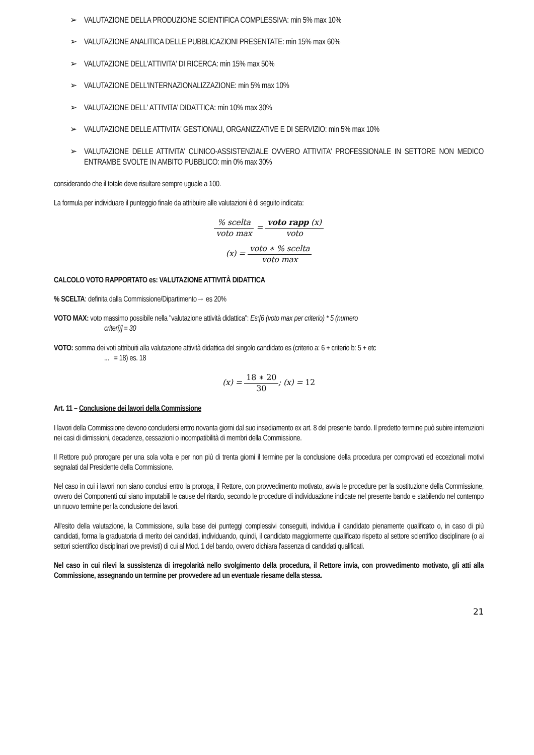➢ VALUTAZIONE DELLA PRODUZIONE SCIENTIFICA COMPLESSIVA: min 5% max 10%
➢ VALUTAZIONE ANALITICA DELLE PUBBLICAZIONI PRESENTATE: min 15% max 60%
➢ VALUTAZIONE DELL'ATTIVITA' DI RICERCA: min 15% max 50%
➢ VALUTAZIONE DELL'INTERNAZIONALIZZAZIONE: min 5% max 10%
➢ VALUTAZIONE DELL' ATTIVITA' DIDATTICA: min 10% max 30%
➢ VALUTAZIONE DELLE ATTIVITA' GESTIONALI, ORGANIZZATIVE E DI SERVIZIO: min 5% max 10%
➢ VALUTAZIONE DELLE ATTIVITA' CLINICO-ASSISTENZIALE OVVERO ATTIVITA' PROFESSIONALE IN SETTORE NON MEDICO ENTRAMBE SVOLTE IN AMBITO PUBBLICO: min 0% max 30%
considerando che il totale deve risultare sempre uguale a 100.
La formula per individuare il punteggio finale da attribuire alle valutazioni è di seguito indicata:
% scelta voto max = voto rapp (x) voto
(x) = voto ∗ % scelta voto max
CALCOLO VOTO RAPPORTATO es: VALUTAZIONE ATTIVITÀ DIDATTICA
% SCELTA: definita dalla Commissione/Dipartimento→ es 20%
VOTO MAX: voto massimo possibile nella "valutazione attività didattica": Es:[6 (voto max per criterio) * 5 (numero
criteri)] = 30
VOTO: somma dei voti attribuiti alla valutazione attività didattica del singolo candidato es (criterio a: 6 + criterio b: 5 + etc
... = 18) es. 18
(x) = 18 ∗ 20 30; (x) = 12
Art. 11 – Conclusione dei lavori della Commissione
I lavori della Commissione devono concludersi entro novanta giorni dal suo insediamento ex art. 8 del presente bando. Il predetto termine può subire interruzioni nei casi di dimissioni, decadenze, cessazioni o incompatibilità di membri della Commissione.
Il Rettore può prorogare per una sola volta e per non più di trenta giorni il termine per la conclusione della procedura per comprovati ed eccezionali motivi segnalati dal Presidente della Commissione.
Nel caso in cui i lavori non siano conclusi entro la proroga, il Rettore, con provvedimento motivato, avvia le procedure per la sostituzione della Commissione, ovvero dei Componenti cui siano imputabili le cause del ritardo, secondo le procedure di individuazione indicate nel presente bando e stabilendo nel contempo un nuovo termine per la conclusione dei lavori.
All'esito della valutazione, la Commissione, sulla base dei punteggi complessivi conseguiti, individua il candidato pienamente qualificato o, in caso di più candidati, forma la graduatoria di merito dei candidati, individuando, quindi, il candidato maggiormente qualificato rispetto al settore scientifico disciplinare (o ai settori scientifico disciplinari ove previsti) di cui al Mod. 1 del bando, ovvero dichiara l'assenza di candidati qualificati.
Nel caso in cui rilevi la sussistenza di irregolarità nello svolgimento della procedura, il Rettore invia, con provvedimento motivato, gli atti alla Commissione, assegnando un termine per provvedere ad un eventuale riesame della stessa.
21